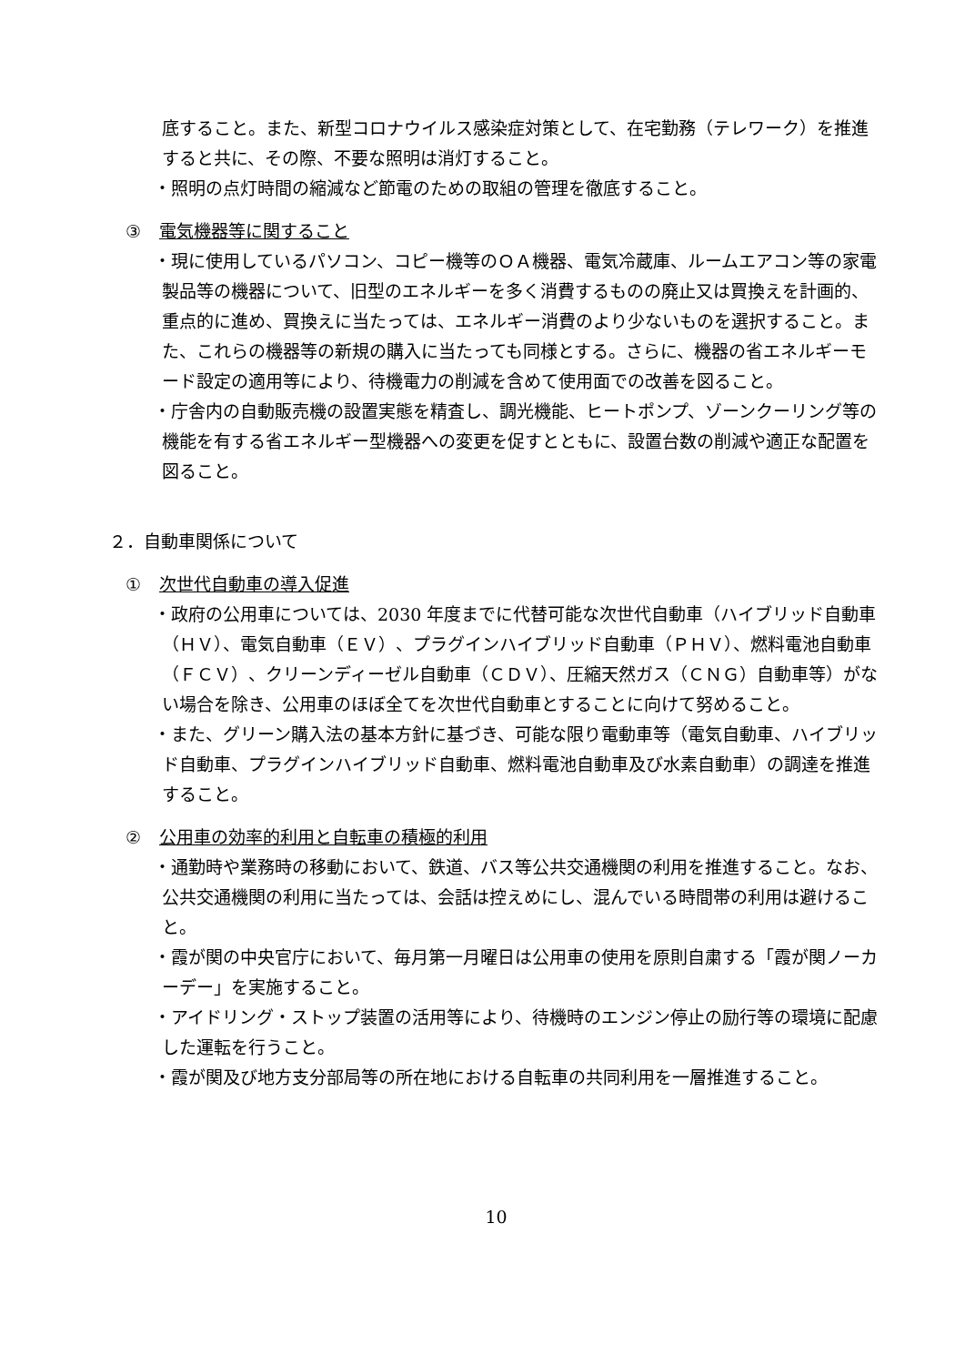底すること。また、新型コロナウイルス感染症対策として、在宅勤務（テレワーク）を推進すると共に、その際、不要な照明は消灯すること。
・照明の点灯時間の縮減など節電のための取組の管理を徹底すること。
③ 電気機器等に関すること
・現に使用しているパソコン、コピー機等のＯＡ機器、電気冷蔵庫、ルームエアコン等の家電製品等の機器について、旧型のエネルギーを多く消費するものの廃止又は買換えを計画的、重点的に進め、買換えに当たっては、エネルギー消費のより少ないものを選択すること。また、これらの機器等の新規の購入に当たっても同様とする。さらに、機器の省エネルギーモード設定の適用等により、待機電力の削減を含めて使用面での改善を図ること。
・庁舎内の自動販売機の設置実態を精査し、調光機能、ヒートポンプ、ゾーンクーリング等の機能を有する省エネルギー型機器への変更を促すとともに、設置台数の削減や適正な配置を図ること。
２．自動車関係について
① 次世代自動車の導入促進
・政府の公用車については、2030 年度までに代替可能な次世代自動車（ハイブリッド自動車（ＨＶ）、電気自動車（ＥＶ）、プラグインハイブリッド自動車（ＰＨＶ）、燃料電池自動車（ＦＣＶ）、クリーンディーゼル自動車（ＣＤＶ）、圧縮天然ガス（ＣＮＧ）自動車等）がない場合を除き、公用車のほぼ全てを次世代自動車とすることに向けて努めること。
・また、グリーン購入法の基本方針に基づき、可能な限り電動車等（電気自動車、ハイブリッド自動車、プラグインハイブリッド自動車、燃料電池自動車及び水素自動車）の調達を推進すること。
② 公用車の効率的利用と自転車の積極的利用
・通勤時や業務時の移動において、鉄道、バス等公共交通機関の利用を推進すること。なお、公共交通機関の利用に当たっては、会話は控えめにし、混んでいる時間帯の利用は避けること。
・霞が関の中央官庁において、毎月第一月曜日は公用車の使用を原則自粛する「霞が関ノーカーデー」を実施すること。
・アイドリング・ストップ装置の活用等により、待機時のエンジン停止の励行等の環境に配慮した運転を行うこと。
・霞が関及び地方支分部局等の所在地における自転車の共同利用を一層推進すること。
10